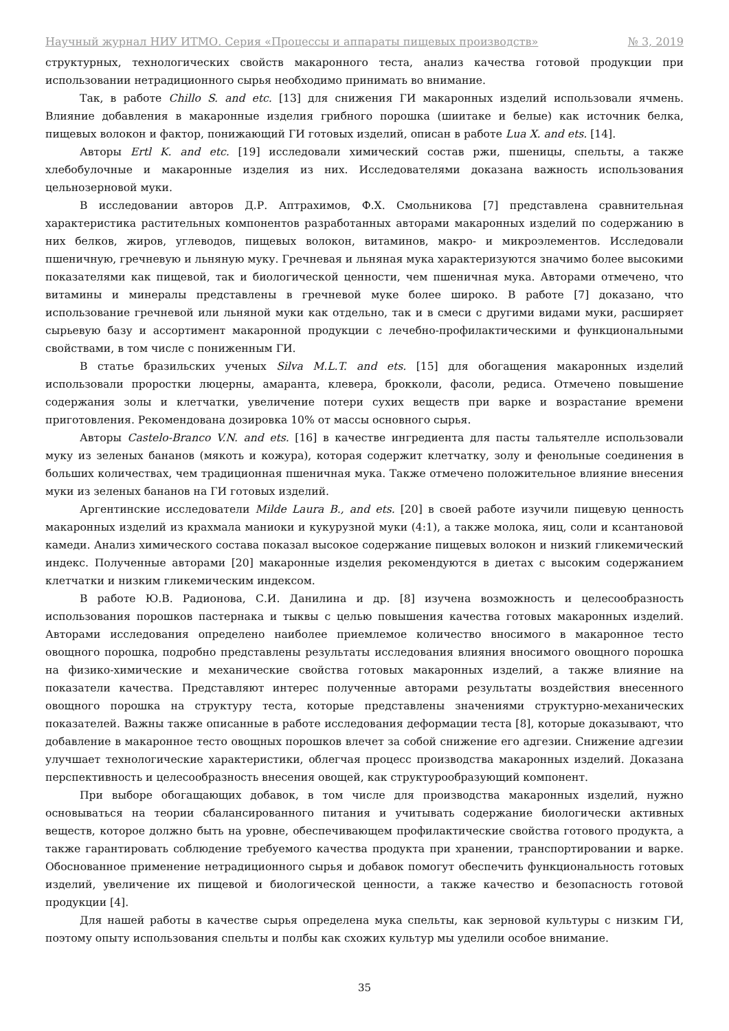Научный журнал НИУ ИТМО. Серия «Процессы и аппараты пищевых производств» № 3, 2019
структурных, технологических свойств макаронного теста, анализ качества готовой продукции при использовании нетрадиционного сырья необходимо принимать во внимание.
Так, в работе Chillo S. and etc. [13] для снижения ГИ макаронных изделий использовали ячмень. Влияние добавления в макаронные изделия грибного порошка (шиитаке и белые) как источник белка, пищевых волокон и фактор, понижающий ГИ готовых изделий, описан в работе Lua X. and ets. [14].
Авторы Ertl K. and etc. [19] исследовали химический состав ржи, пшеницы, спельты, а также хлебобулочные и макаронные изделия из них. Исследователями доказана важность использования цельнозерновой муки.
В исследовании авторов Д.Р. Аптрахимов, Ф.Х. Смольникова [7] представлена сравнительная характеристика растительных компонентов разработанных авторами макаронных изделий по содержанию в них белков, жиров, углеводов, пищевых волокон, витаминов, макро- и микроэлементов. Исследовали пшеничную, гречневую и льняную муку. Гречневая и льняная мука характеризуются значимо более высокими показателями как пищевой, так и биологической ценности, чем пшеничная мука. Авторами отмечено, что витамины и минералы представлены в гречневой муке более широко. В работе [7] доказано, что использование гречневой или льняной муки как отдельно, так и в смеси с другими видами муки, расширяет сырьевую базу и ассортимент макаронной продукции с лечебно-профилактическими и функциональными свойствами, в том числе с пониженным ГИ.
В статье бразильских ученых Silva M.L.T. and ets. [15] для обогащения макаронных изделий использовали проростки люцерны, амаранта, клевера, брокколи, фасоли, редиса. Отмечено повышение содержания золы и клетчатки, увеличение потери сухих веществ при варке и возрастание времени приготовления. Рекомендована дозировка 10% от массы основного сырья.
Авторы Castelo-Branco V.N. and ets. [16] в качестве ингредиента для пасты тальятелле использовали муку из зеленых бананов (мякоть и кожура), которая содержит клетчатку, золу и фенольные соединения в больших количествах, чем традиционная пшеничная мука. Также отмечено положительное влияние внесения муки из зеленых бананов на ГИ готовых изделий.
Аргентинские исследователи Milde Laura B., and ets. [20] в своей работе изучили пищевую ценность макаронных изделий из крахмала маниоки и кукурузной муки (4:1), а также молока, яиц, соли и ксантановой камеди. Анализ химического состава показал высокое содержание пищевых волокон и низкий гликемический индекс. Полученные авторами [20] макаронные изделия рекомендуются в диетах с высоким содержанием клетчатки и низким гликемическим индексом.
В работе Ю.В. Радионова, С.И. Данилина и др. [8] изучена возможность и целесообразность использования порошков пастернака и тыквы с целью повышения качества готовых макаронных изделий. Авторами исследования определено наиболее приемлемое количество вносимого в макаронное тесто овощного порошка, подробно представлены результаты исследования влияния вносимого овощного порошка на физико-химические и механические свойства готовых макаронных изделий, а также влияние на показатели качества. Представляют интерес полученные авторами результаты воздействия внесенного овощного порошка на структуру теста, которые представлены значениями структурно-механических показателей. Важны также описанные в работе исследования деформации теста [8], которые доказывают, что добавление в макаронное тесто овощных порошков влечет за собой снижение его адгезии. Снижение адгезии улучшает технологические характеристики, облегчая процесс производства макаронных изделий. Доказана перспективность и целесообразность внесения овощей, как структурообразующий компонент.
При выборе обогащающих добавок, в том числе для производства макаронных изделий, нужно основываться на теории сбалансированного питания и учитывать содержание биологически активных веществ, которое должно быть на уровне, обеспечивающем профилактические свойства готового продукта, а также гарантировать соблюдение требуемого качества продукта при хранении, транспортировании и варке. Обоснованное применение нетрадиционного сырья и добавок помогут обеспечить функциональность готовых изделий, увеличение их пищевой и биологической ценности, а также качество и безопасность готовой продукции [4].
Для нашей работы в качестве сырья определена мука спельты, как зерновой культуры с низким ГИ, поэтому опыту использования спельты и полбы как схожих культур мы уделили особое внимание.
35